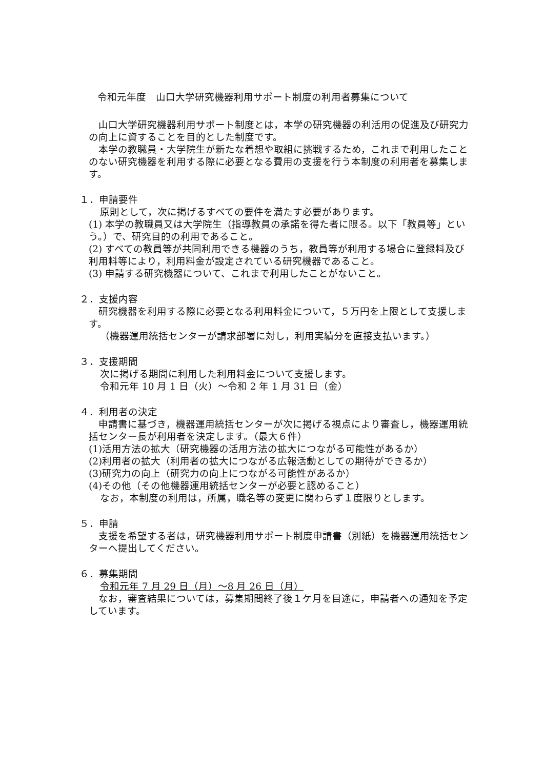令和元年度　山口大学研究機器利用サポート制度の利用者募集について
山口大学研究機器利用サポート制度とは，本学の研究機器の利活用の促進及び研究力の向上に資することを目的とした制度です。
本学の教職員・大学院生が新たな着想や取組に挑戦するため，これまで利用したことのない研究機器を利用する際に必要となる費用の支援を行う本制度の利用者を募集します。
１．申請要件
原則として，次に掲げるすべての要件を満たす必要があります。
(1) 本学の教職員又は大学院生（指導教員の承諾を得た者に限る。以下「教員等」という。）で、研究目的の利用であること。
(2) すべての教員等が共同利用できる機器のうち，教員等が利用する場合に登録料及び利用料等により，利用料金が設定されている研究機器であること。
(3) 申請する研究機器について、これまで利用したことがないこと。
２．支援内容
研究機器を利用する際に必要となる利用料金について，５万円を上限として支援します。
（機器運用統括センターが請求部署に対し，利用実績分を直接支払います。）
３．支援期間
次に掲げる期間に利用した利用料金について支援します。
令和元年 10 月 1 日（火）～令和 2 年 1 月 31 日（金）
４．利用者の決定
申請書に基づき，機器運用統括センターが次に掲げる視点により審査し，機器運用統括センター長が利用者を決定します。（最大６件）
(1)活用方法の拡大（研究機器の活用方法の拡大につながる可能性があるか）
(2)利用者の拡大（利用者の拡大につながる広報活動としての期待ができるか）
(3)研究力の向上（研究力の向上につながる可能性があるか）
(4)その他（その他機器運用統括センターが必要と認めること）
なお，本制度の利用は，所属，職名等の変更に関わらず１度限りとします。
５．申請
支援を希望する者は，研究機器利用サポート制度申請書（別紙）を機器運用統括センターへ提出してください。
６．募集期間
令和元年 7 月 29 日（月）～8 月 26 日（月）
なお，審査結果については，募集期間終了後１ケ月を目途に，申請者への通知を予定しています。